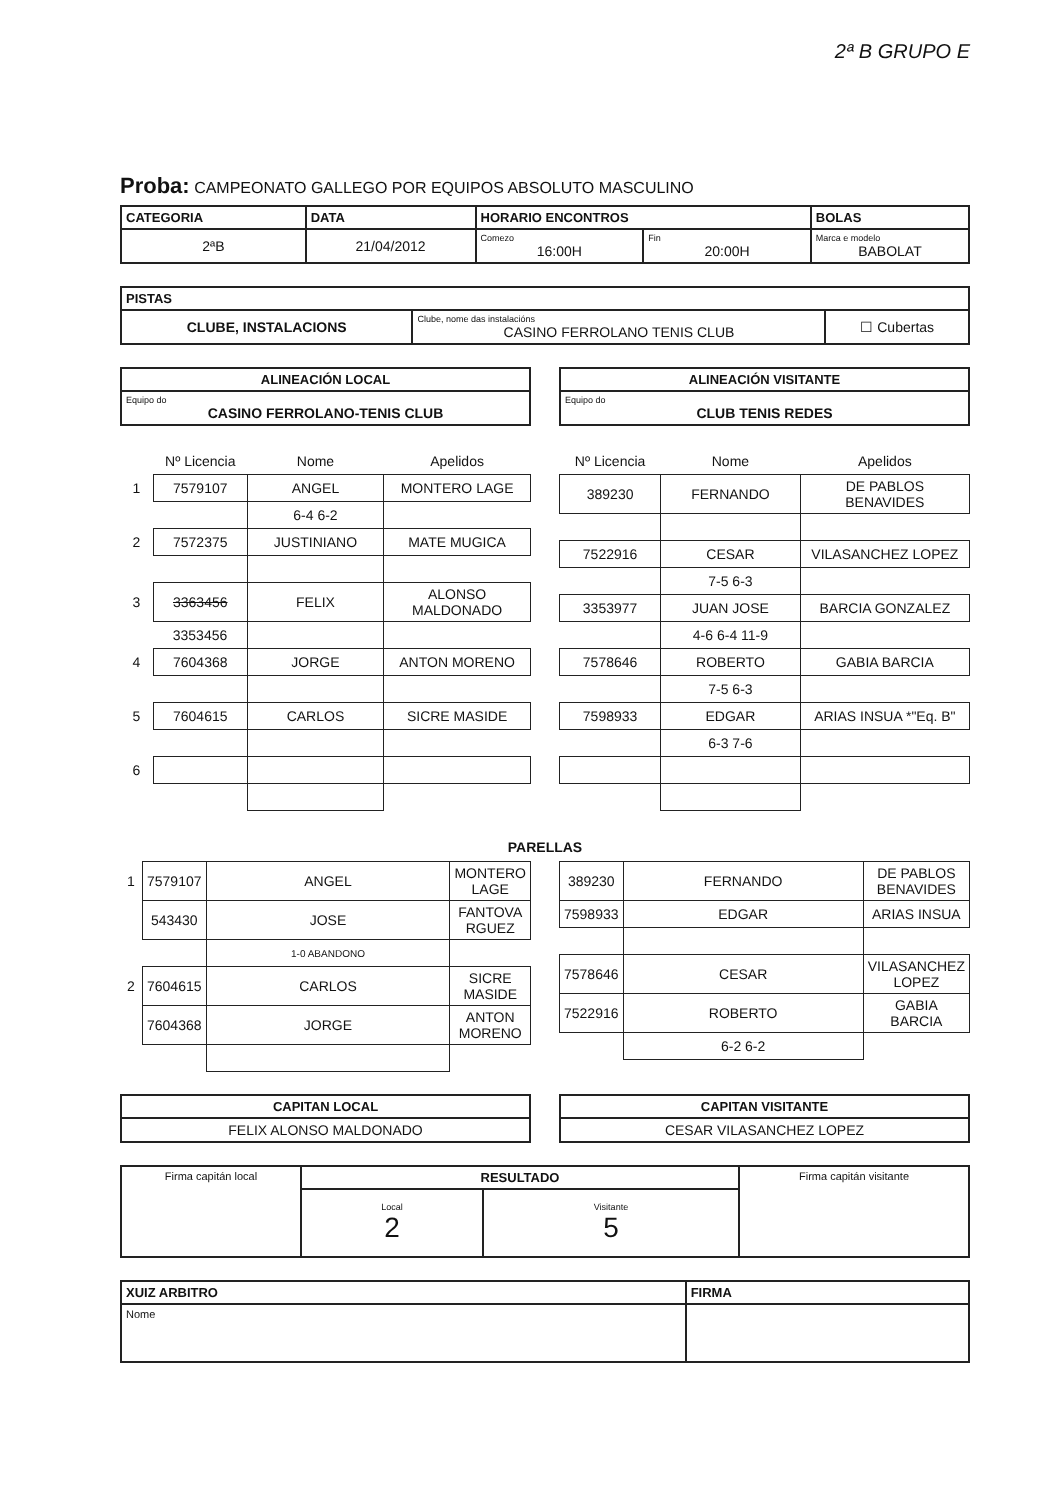2ª B GRUPO E
Proba: CAMPEONATO GALLEGO POR EQUIPOS ABSOLUTO MASCULINO
| CATEGORIA | DATA | HORARIO ENCONTROS | | BOLAS |
| --- | --- | --- | --- | --- |
| 2ªB | 21/04/2012 | Comezo 16:00H | Fin 20:00H | Marca e modelo BABOLAT |
| PISTAS | | |
| --- | --- | --- |
| CLUBE, INSTALACIONS | Clube, nome das instalacións CASINO FERROLANO TENIS CLUB | ☐ Cubertas |
| ALINEACIÓN LOCAL |
| --- |
| Equipo do CASINO FERROLANO-TENIS CLUB |
| ALINEACIÓN VISITANTE |
| --- |
| Equipo do CLUB TENIS REDES |
| | Nº Licencia | Nome | Apelidos |
| 1 | 7579107 | ANGEL | MONTERO LAGE |
| | | 6-4 6-2 | |
| 2 | 7572375 | JUSTINIANO | MATE MUGICA |
| 3 | 3363456 | FELIX | ALONSO MALDONADO |
| | 3353456 | | |
| 4 | 7604368 | JORGE | ANTON MORENO |
| 5 | 7604615 | CARLOS | SICRE MASIDE |
| 6 | | | |
| Nº Licencia | Nome | Apelidos |
| 389230 | FERNANDO | DE PABLOS BENAVIDES |
| 7522916 | CESAR | VILASANCHEZ LOPEZ |
| | 7-5 6-3 | |
| 3353977 | JUAN JOSE | BARCIA GONZALEZ |
| | 4-6 6-4 11-9 | |
| 7578646 | ROBERTO | GABIA BARCIA |
| | 7-5 6-3 | |
| 7598933 | EDGAR | ARIAS INSUA *"Eq. B" |
| | 6-3 7-6 | |
PARELLAS
| 1 | 7579107 | ANGEL | MONTERO LAGE |
| | 543430 | JOSE | FANTOVA RGUEZ |
| | | 1-0 ABANDONO | |
| 2 | 7604615 | CARLOS | SICRE MASIDE |
| | 7604368 | JORGE | ANTON MORENO |
| 389230 | FERNANDO | DE PABLOS BENAVIDES |
| 7598933 | EDGAR | ARIAS INSUA |
| 7578646 | CESAR | VILASANCHEZ LOPEZ |
| 7522916 | ROBERTO | GABIA BARCIA |
| | 6-2 6-2 | |
| CAPITAN LOCAL |
| --- |
| FELIX ALONSO MALDONADO |
| CAPITAN VISITANTE |
| --- |
| CESAR VILASANCHEZ LOPEZ |
| Firma capitán local | RESULTADO | | Firma capitán visitante |
| | Local 2 | Visitante 5 | |
| XUIZ ARBITRO | FIRMA |
| --- | --- |
| Nome | |